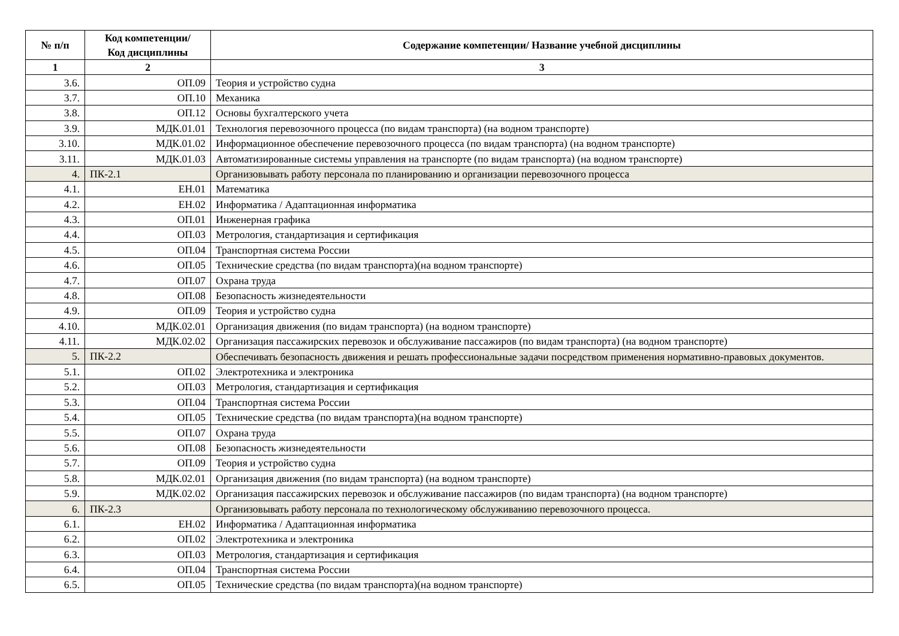| № п/п | Код компетенции/ Код дисциплины | Содержание компетенции/ Название учебной дисциплины |
| --- | --- | --- |
| 1 | 2 | 3 |
| 3.6. | ОП.09 | Теория и устройство судна |
| 3.7. | ОП.10 | Механика |
| 3.8. | ОП.12 | Основы бухгалтерского учета |
| 3.9. | МДК.01.01 | Технология перевозочного процесса (по видам транспорта) (на водном транспорте) |
| 3.10. | МДК.01.02 | Информационное обеспечение перевозочного процесса (по видам транспорта) (на водном транспорте) |
| 3.11. | МДК.01.03 | Автоматизированные системы управления на транспорте (по видам транспорта) (на водном транспорте) |
| 4. | ПК-2.1 | Организовывать работу персонала по планированию и организации перевозочного процесса |
| 4.1. | ЕН.01 | Математика |
| 4.2. | ЕН.02 | Информатика / Адаптационная информатика |
| 4.3. | ОП.01 | Инженерная графика |
| 4.4. | ОП.03 | Метрология, стандартизация и сертификация |
| 4.5. | ОП.04 | Транспортная система России |
| 4.6. | ОП.05 | Технические средства (по видам транспорта)(на водном транспорте) |
| 4.7. | ОП.07 | Охрана труда |
| 4.8. | ОП.08 | Безопасность жизнедеятельности |
| 4.9. | ОП.09 | Теория и устройство судна |
| 4.10. | МДК.02.01 | Организация движения (по видам транспорта) (на водном транспорте) |
| 4.11. | МДК.02.02 | Организация пассажирских перевозок и обслуживание пассажиров (по видам транспорта) (на водном транспорте) |
| 5. | ПК-2.2 | Обеспечивать безопасность движения и решать профессиональные задачи посредством применения нормативно-правовых документов. |
| 5.1. | ОП.02 | Электротехника и электроника |
| 5.2. | ОП.03 | Метрология, стандартизация и сертификация |
| 5.3. | ОП.04 | Транспортная система России |
| 5.4. | ОП.05 | Технические средства (по видам транспорта)(на водном транспорте) |
| 5.5. | ОП.07 | Охрана труда |
| 5.6. | ОП.08 | Безопасность жизнедеятельности |
| 5.7. | ОП.09 | Теория и устройство судна |
| 5.8. | МДК.02.01 | Организация движения (по видам транспорта) (на водном транспорте) |
| 5.9. | МДК.02.02 | Организация пассажирских перевозок и обслуживание пассажиров (по видам транспорта) (на водном транспорте) |
| 6. | ПК-2.3 | Организовывать работу персонала по технологическому обслуживанию перевозочного процесса. |
| 6.1. | ЕН.02 | Информатика / Адаптационная информатика |
| 6.2. | ОП.02 | Электротехника и электроника |
| 6.3. | ОП.03 | Метрология, стандартизация и сертификация |
| 6.4. | ОП.04 | Транспортная система России |
| 6.5. | ОП.05 | Технические средства (по видам транспорта)(на водном транспорте) |